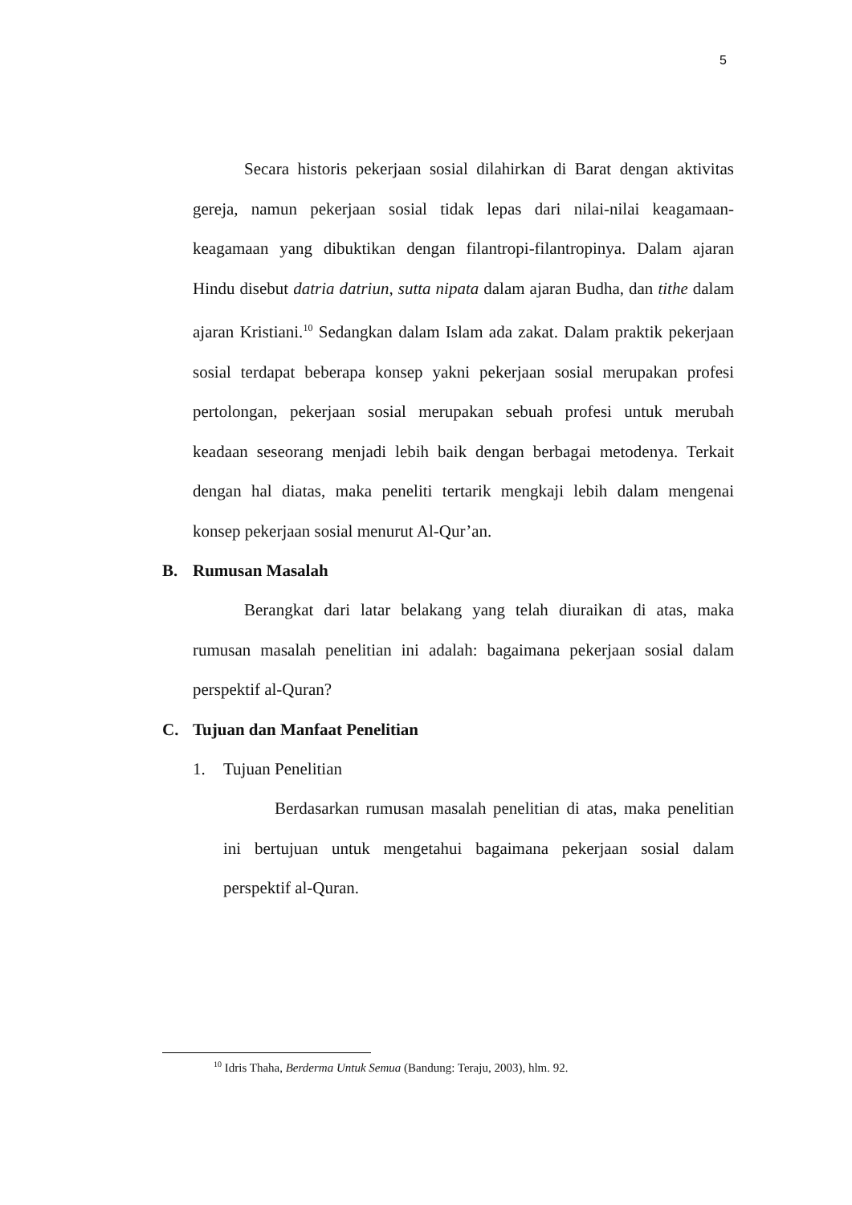5
Secara historis pekerjaan sosial dilahirkan di Barat dengan aktivitas gereja, namun pekerjaan sosial tidak lepas dari nilai-nilai keagamaan-keagamaan yang dibuktikan dengan filantropi-filantropinya. Dalam ajaran Hindu disebut datria datriun, sutta nipata dalam ajaran Budha, dan tithe dalam ajaran Kristiani.<sup>10</sup> Sedangkan dalam Islam ada zakat. Dalam praktik pekerjaan sosial terdapat beberapa konsep yakni pekerjaan sosial merupakan profesi pertolongan, pekerjaan sosial merupakan sebuah profesi untuk merubah keadaan seseorang menjadi lebih baik dengan berbagai metodenya. Terkait dengan hal diatas, maka peneliti tertarik mengkaji lebih dalam mengenai konsep pekerjaan sosial menurut Al-Qur’an.
B. Rumusan Masalah
Berangkat dari latar belakang yang telah diuraikan di atas, maka rumusan masalah penelitian ini adalah: bagaimana pekerjaan sosial dalam perspektif al-Quran?
C. Tujuan dan Manfaat Penelitian
1. Tujuan Penelitian
Berdasarkan rumusan masalah penelitian di atas, maka penelitian ini bertujuan untuk mengetahui bagaimana pekerjaan sosial dalam perspektif al-Quran.
<sup>10</sup> Idris Thaha, Berderma Untuk Semua (Bandung: Teraju, 2003), hlm. 92.